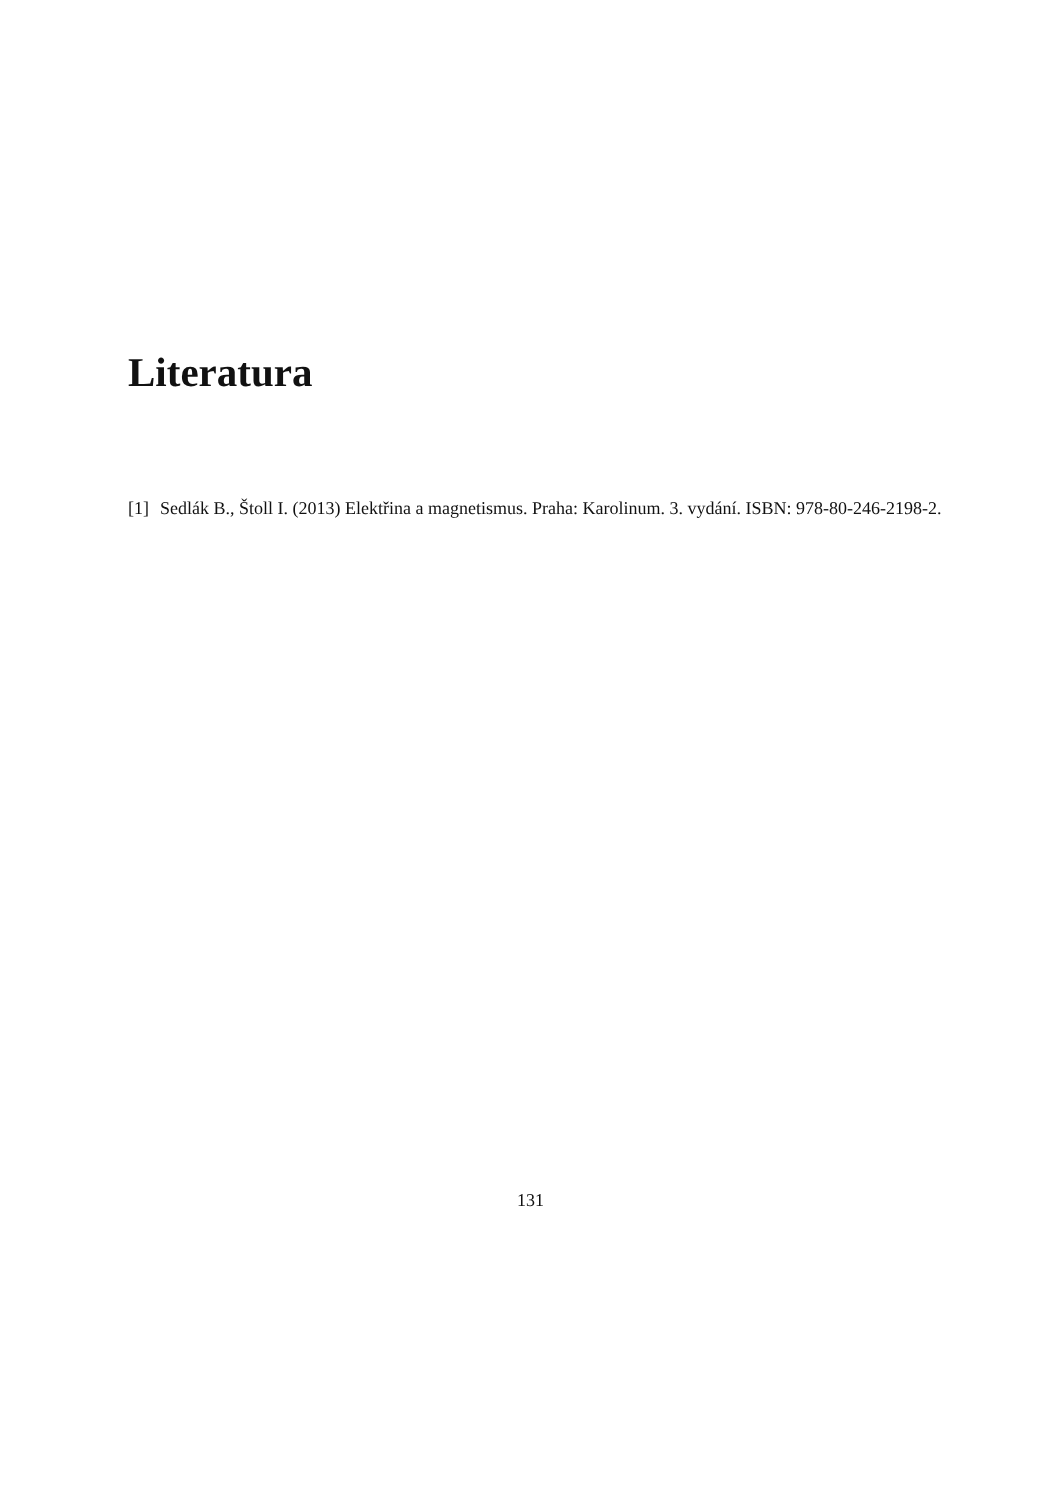Literatura
[1] Sedlák B., Štoll I. (2013) Elektřina a magnetismus. Praha: Karolinum. 3. vydání. ISBN: 978-80-246-2198-2.
131